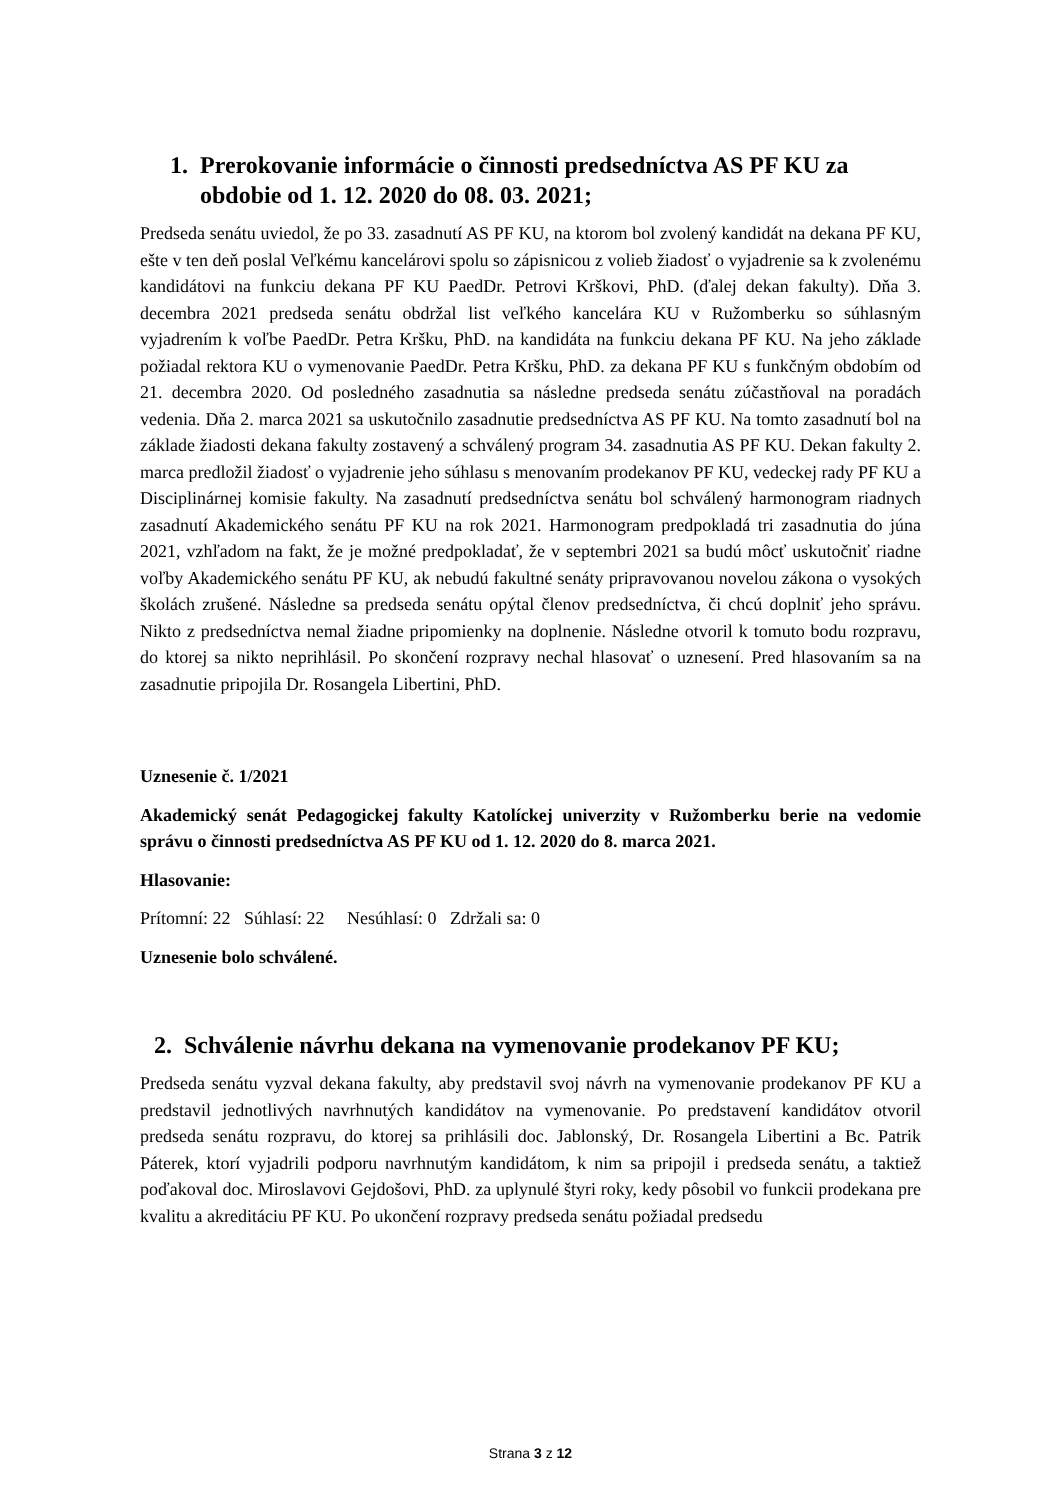1. Prerokovanie informácie o činnosti predsedníctva AS PF KU za obdobie od 1. 12. 2020 do 08. 03. 2021;
Predseda senátu uviedol, že po 33. zasadnutí AS PF KU, na ktorom bol zvolený kandidát na dekana PF KU, ešte v ten deň poslal Veľkému kancelárovi spolu so zápisnicou z volieb žiadosť o vyjadrenie sa k zvolenému kandidátovi na funkciu dekana PF KU PaedDr. Petrovi Krškovi, PhD. (ďalej dekan fakulty). Dňa 3. decembra 2021 predseda senátu obdržal list veľkého kancelára KU v Ružomberku so súhlasným vyjadrením k voľbe PaedDr. Petra Kršku, PhD. na kandidáta na funkciu dekana PF KU. Na jeho základe požiadal rektora KU o vymenovanie PaedDr. Petra Kršku, PhD. za dekana PF KU s funkčným obdobím od 21. decembra 2020. Od posledného zasadnutia sa následne predseda senátu zúčastňoval na poradách vedenia. Dňa 2. marca 2021 sa uskutočnilo zasadnutie predsedníctva AS PF KU. Na tomto zasadnutí bol na základe žiadosti dekana fakulty zostavený a schválený program 34. zasadnutia AS PF KU. Dekan fakulty 2. marca predložil žiadosť o vyjadrenie jeho súhlasu s menovaním prodekanov PF KU, vedeckej rady PF KU a Disciplinárnej komisie fakulty. Na zasadnutí predsedníctva senátu bol schválený harmonogram riadnych zasadnutí Akademického senátu PF KU na rok 2021. Harmonogram predpokladá tri zasadnutia do júna 2021, vzhľadom na fakt, že je možné predpokladať, že v septembri 2021 sa budú môcť uskutočniť riadne voľby Akademického senátu PF KU, ak nebudú fakultné senáty pripravovanou novelou zákona o vysokých školách zrušené. Následne sa predseda senátu opýtal členov predsedníctva, či chcú doplniť jeho správu. Nikto z predsedníctva nemal žiadne pripomienky na doplnenie. Následne otvoril k tomuto bodu rozpravu, do ktorej sa nikto neprihlásil. Po skončení rozpravy nechal hlasovať o uznesení. Pred hlasovaním sa na zasadnutie pripojila Dr. Rosangela Libertini, PhD.
Uznesenie č. 1/2021
Akademický senát Pedagogickej fakulty Katolíckej univerzity v Ružomberku berie na vedomie správu o činnosti predsedníctva AS PF KU od 1. 12. 2020 do 8. marca 2021.
Hlasovanie:
Prítomní: 22 Súhlasí: 22 Nesúhlasí: 0 Zdržali sa: 0
Uznesenie bolo schválené.
2. Schválenie návrhu dekana na vymenovanie prodekanov PF KU;
Predseda senátu vyzval dekana fakulty, aby predstavil svoj návrh na vymenovanie prodekanov PF KU a predstavil jednotlivých navrhnutých kandidátov na vymenovanie. Po predstavení kandidátov otvoril predseda senátu rozpravu, do ktorej sa prihlásili doc. Jablonský, Dr. Rosangela Libertini a Bc. Patrik Páterek, ktorí vyjadrili podporu navrhnutým kandidátom, k nim sa pripojil i predseda senátu, a taktiež poďakoval doc. Miroslavovi Gejdošovi, PhD. za uplynulé štyri roky, kedy pôsobil vo funkcii prodekana pre kvalitu a akreditáciu PF KU. Po ukončení rozpravy predseda senátu požiadal predsedu
Strana 3 z 12